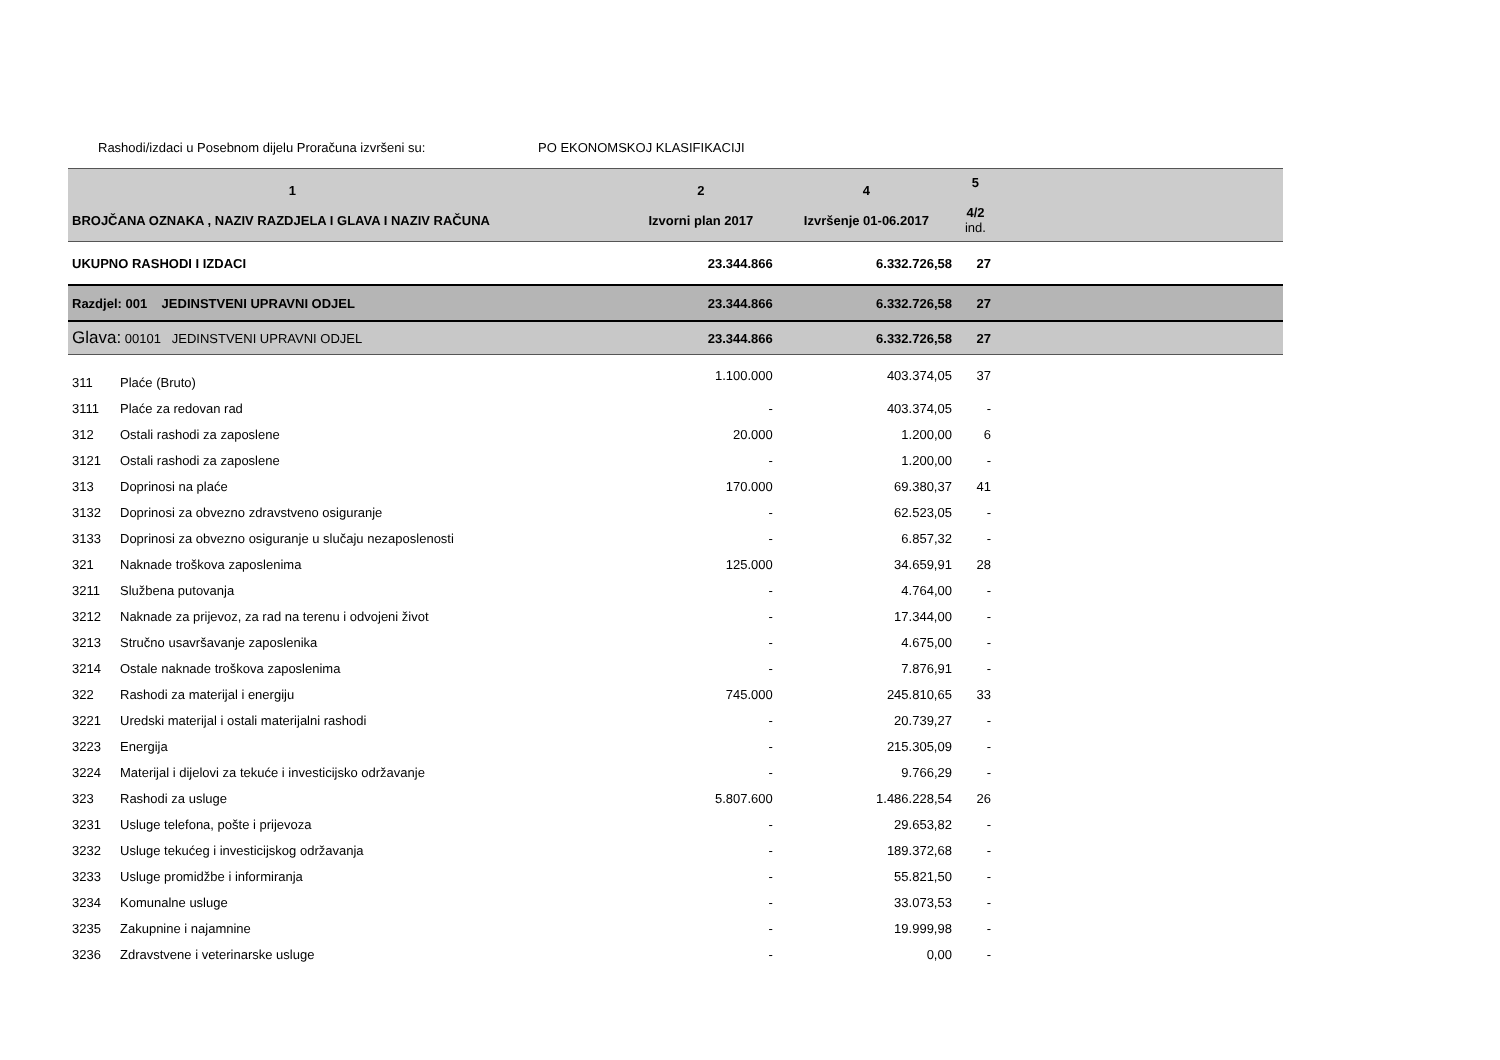Rashodi/izdaci u Posebnom dijelu Proračuna izvršeni su: PO EKONOMSKOJ KLASIFIKACIJI
| 1 BROJČANA OZNAKA , NAZIV RAZDJELA I GLAVA I NAZIV RAČUNA | | 2 Izvorni plan 2017 | 4 Izvršenje 01-06.2017 | 5 4/2 ind. | |
| --- | --- | --- | --- | --- | --- |
| UKUPNO RASHODI I IZDACI | | 23.344.866 | 6.332.726,58 | 27 | |
| Razdjel: 001 JEDINSTVENI UPRAVNI ODJEL | | 23.344.866 | 6.332.726,58 | 27 | |
| Glava: 00101 JEDINSTVENI UPRAVNI ODJEL | | 23.344.866 | 6.332.726,58 | 27 | |
| 311 | Plaće (Bruto) | 1.100.000 | 403.374,05 | 37 | |
| 3111 | Plaće za redovan rad | - | 403.374,05 | - | |
| 312 | Ostali rashodi za zaposlene | 20.000 | 1.200,00 | 6 | |
| 3121 | Ostali rashodi za zaposlene | - | 1.200,00 | - | |
| 313 | Doprinosi na plaće | 170.000 | 69.380,37 | 41 | |
| 3132 | Doprinosi za obvezno zdravstveno osiguranje | - | 62.523,05 | - | |
| 3133 | Doprinosi za obvezno osiguranje u slučaju nezaposlenosti | - | 6.857,32 | - | |
| 321 | Naknade troškova zaposlenima | 125.000 | 34.659,91 | 28 | |
| 3211 | Službena putovanja | - | 4.764,00 | - | |
| 3212 | Naknade za prijevoz, za rad na terenu i odvojeni život | - | 17.344,00 | - | |
| 3213 | Stručno usavršavanje zaposlenika | - | 4.675,00 | - | |
| 3214 | Ostale naknade troškova zaposlenima | - | 7.876,91 | - | |
| 322 | Rashodi za materijal i energiju | 745.000 | 245.810,65 | 33 | |
| 3221 | Uredski materijal i ostali materijalni rashodi | - | 20.739,27 | - | |
| 3223 | Energija | - | 215.305,09 | - | |
| 3224 | Materijal i dijelovi za tekuće i investicijsko održavanje | - | 9.766,29 | - | |
| 323 | Rashodi za usluge | 5.807.600 | 1.486.228,54 | 26 | |
| 3231 | Usluge telefona, pošte i prijevoza | - | 29.653,82 | - | |
| 3232 | Usluge tekućeg i investicijskog održavanja | - | 189.372,68 | - | |
| 3233 | Usluge promidžbe i informiranja | - | 55.821,50 | - | |
| 3234 | Komunalne usluge | - | 33.073,53 | - | |
| 3235 | Zakupnine i najamnine | - | 19.999,98 | - | |
| 3236 | Zdravstvene i veterinarske usluge | - | 0,00 | - | |